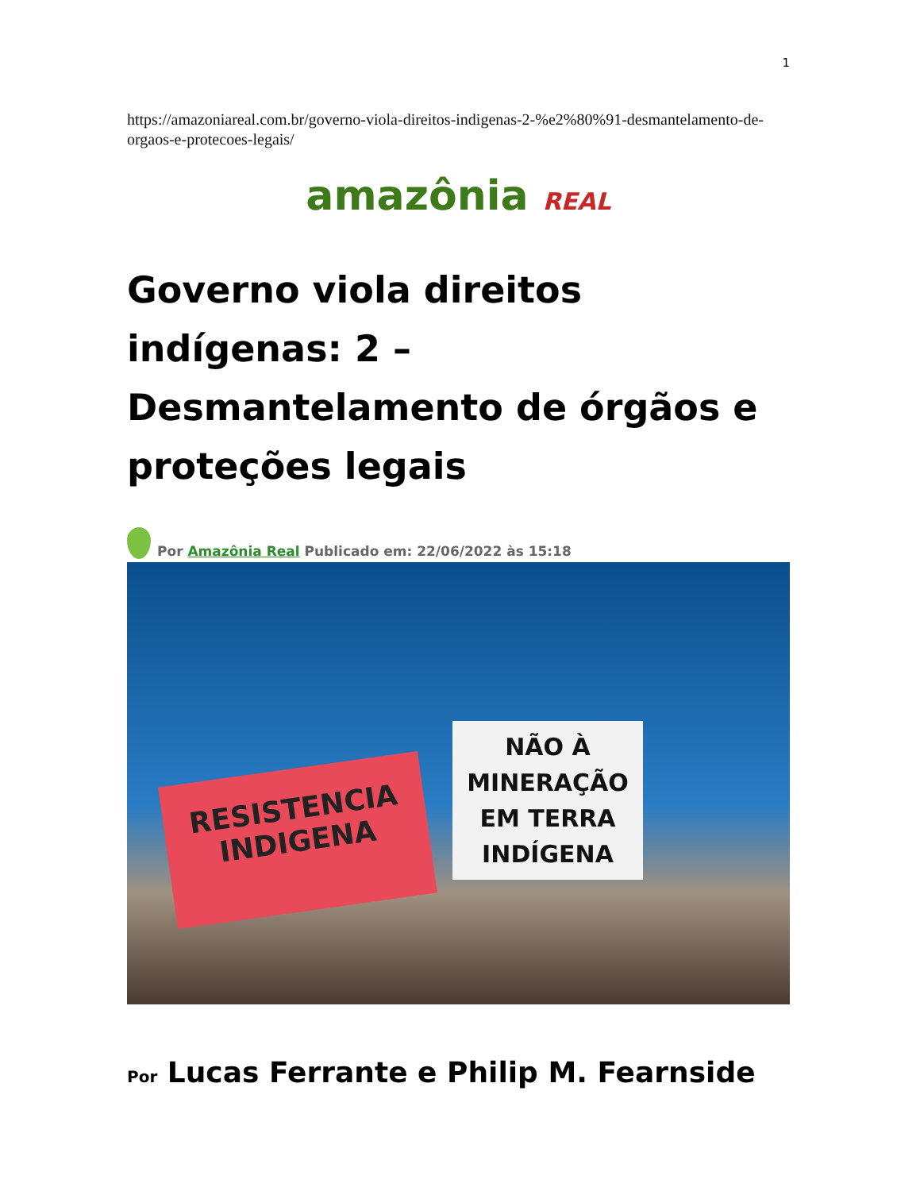1
https://amazoniareal.com.br/governo-viola-direitos-indigenas-2-%e2%80%91-desmantelamento-de-orgaos-e-protecoes-legais/
amazônia REAL
Governo viola direitos indígenas: 2 – Desmantelamento de órgãos e proteções legais
Por Amazônia Real Publicado em: 22/06/2022 às 15:18
RESISTENCIA INDIGENA
NÃO À MINERAÇÃO EM TERRA INDÍGENA
Por Lucas Ferrante e Philip M. Fearnside